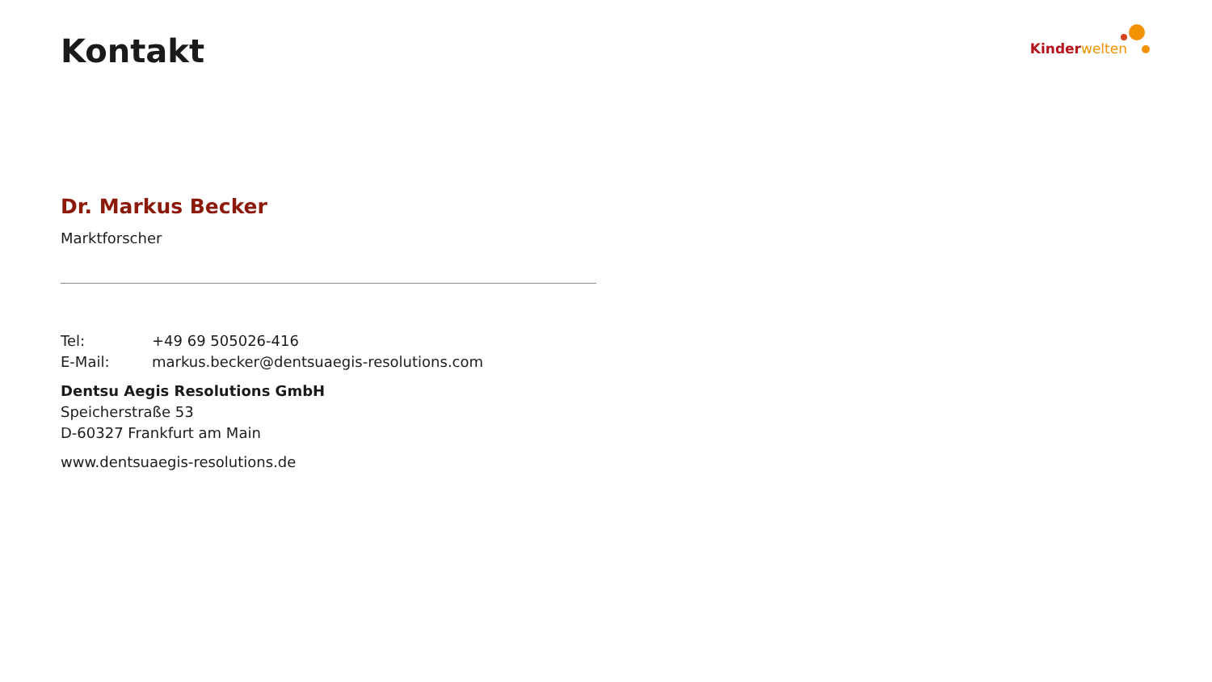Kontakt
Kinder welten
Dr. Markus Becker
Marktforscher
Tel: +49 69 505026-416
E-Mail: markus.becker@dentsuaegis-resolutions.com
Dentsu Aegis Resolutions GmbH
Speicherstraße 53
D-60327 Frankfurt am Main
www.dentsuaegis-resolutions.de